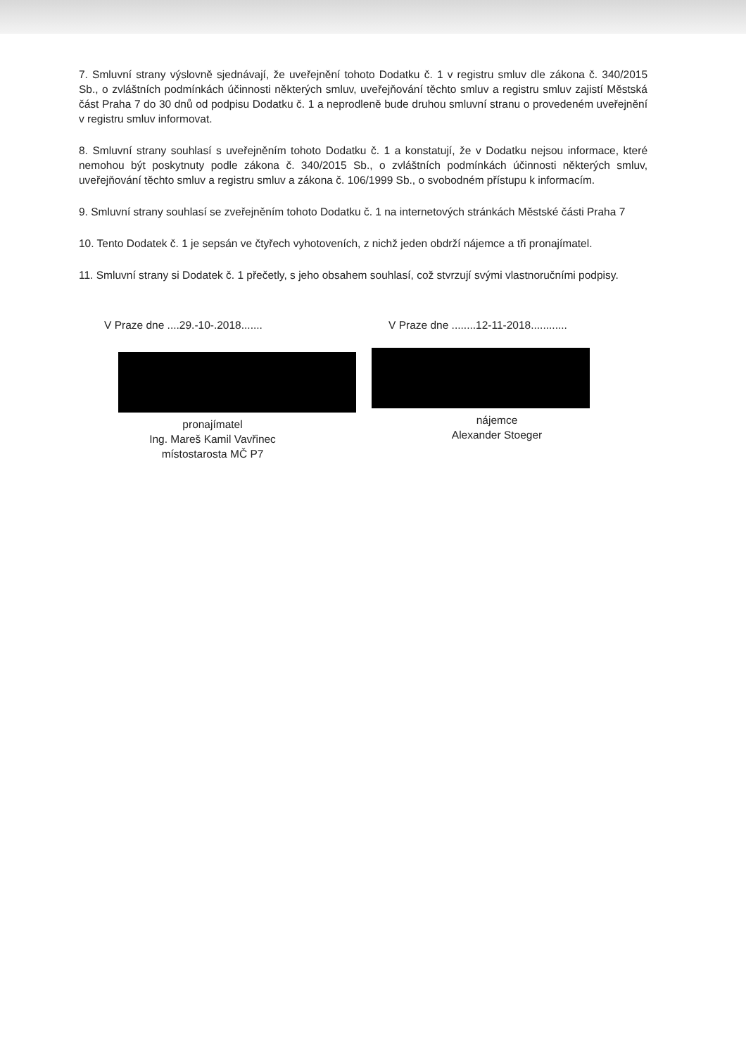7. Smluvní strany výslovně sjednávají, že uveřejnění tohoto Dodatku č. 1 v registru smluv dle zákona č. 340/2015 Sb., o zvláštních podmínkách účinnosti některých smluv, uveřejňování těchto smluv a registru smluv zajistí Městská část Praha 7 do 30 dnů od podpisu Dodatku č. 1 a neprodleně bude druhou smluvní stranu o provedeném uveřejnění v registru smluv informovat.
8. Smluvní strany souhlasí s uveřejněním tohoto Dodatku č. 1 a konstatují, že v Dodatku nejsou informace, které nemohou být poskytnuty podle zákona č. 340/2015 Sb., o zvláštních podmínkách účinnosti některých smluv, uveřejňování těchto smluv a registru smluv a zákona č. 106/1999 Sb., o svobodném přístupu k informacím.
9. Smluvní strany souhlasí se zveřejněním tohoto Dodatku č. 1 na internetových stránkách Městské části Praha 7
10. Tento Dodatek č. 1 je sepsán ve čtyřech vyhotoveních, z nichž jeden obdrží nájemce a tři pronajímatel.
11. Smluvní strany si Dodatek č. 1 přečetly, s jeho obsahem souhlasí, což stvrzují svými vlastnoručními podpisy.
V Praze dne ....29.-10-.2018.......
pronajímatel
Ing. Mareš Kamil Vavřinec
místostarosta MČ P7
V Praze dne ........12-11-2018............
nájemce
Alexander Stoeger